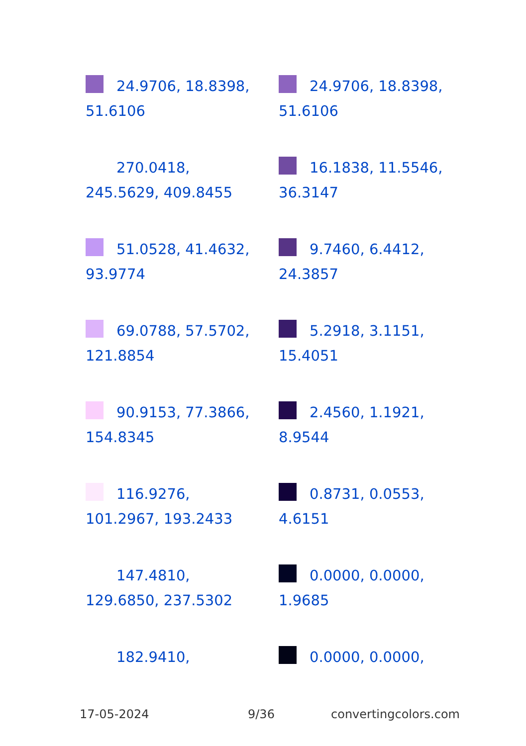24.9706, 18.8398, 51.6106
24.9706, 18.8398, 51.6106
270.0418, 245.5629, 409.8455
16.1838, 11.5546, 36.3147
51.0528, 41.4632, 93.9774
9.7460, 6.4412, 24.3857
69.0788, 57.5702, 121.8854
5.2918, 3.1151, 15.4051
90.9153, 77.3866, 154.8345
2.4560, 1.1921, 8.9544
116.9276, 101.2967, 193.2433
0.8731, 0.0553, 4.6151
147.4810, 129.6850, 237.5302
0.0000, 0.0000, 1.9685
182.9410,
0.0000, 0.0000,
17-05-2024 9/36 convertingcolors.com